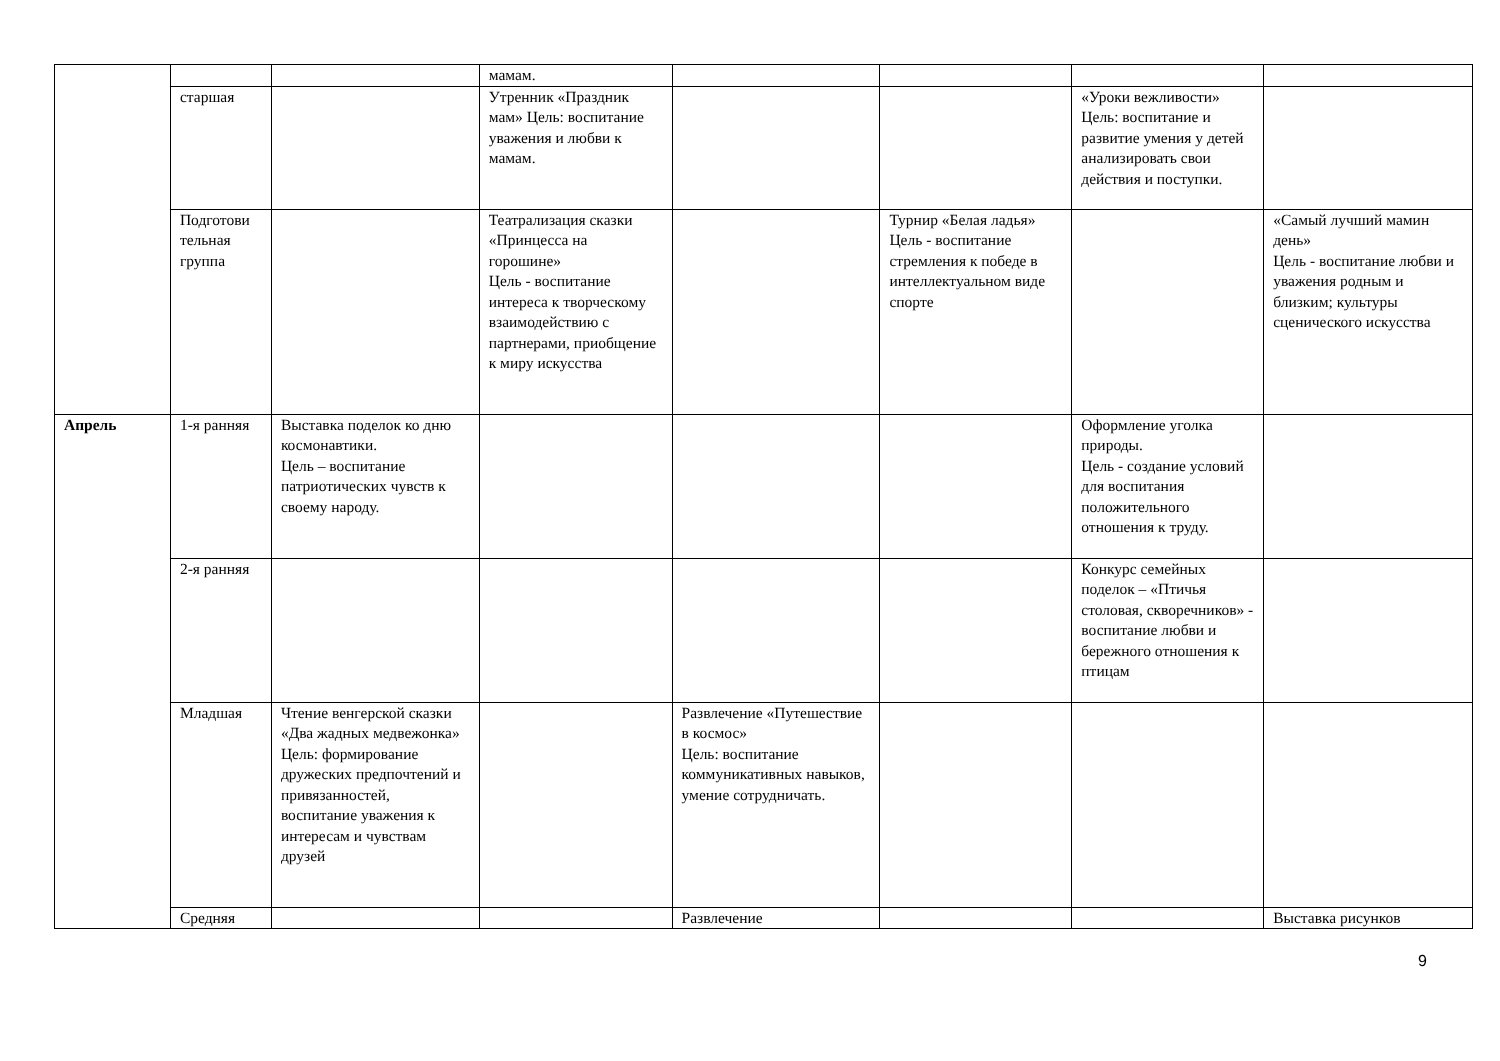| | | | мамам. | | | | |
| | старшая | | Утренник «Праздник мам» Цель: воспитание уважения и любви к мамам. | | | «Уроки вежливости» Цель: воспитание и развитие умения у детей анализировать свои действия и поступки. | |
| | Подготови тельная группа | | Театрализация сказки «Принцесса на горошине» Цель - воспитание интереса к творческому взаимодействию с партнерами, приобщение к миру искусства | | Турнир «Белая ладья» Цель - воспитание стремления к победе в интеллектуальном виде спорте | | «Самый лучший мамин день» Цель - воспитание любви и уважения родным и близким; культуры сценического искусства |
| Апрель | 1-я ранняя | Выставка поделок ко дню космонавтики. Цель – воспитание патриотических чувств к своему народу. | | | | Оформление уголка природы. Цель - создание условий для воспитания положительного отношения к труду. | |
| | 2-я ранняя | | | | | Конкурс семейных поделок – «Птичья столовая, скворечников» - воспитание любви и бережного отношения к птицам | |
| | Младшая | Чтение венгерской сказки «Два жадных медвежонка» Цель: формирование дружеских предпочтений и привязанностей, воспитание уважения к интересам и чувствам друзей | | Развлечение «Путешествие в космос» Цель: воспитание коммуникативных навыков, умение сотрудничать. | | | |
| | Средняя | | | Развлечение | | | Выставка рисунков |
9